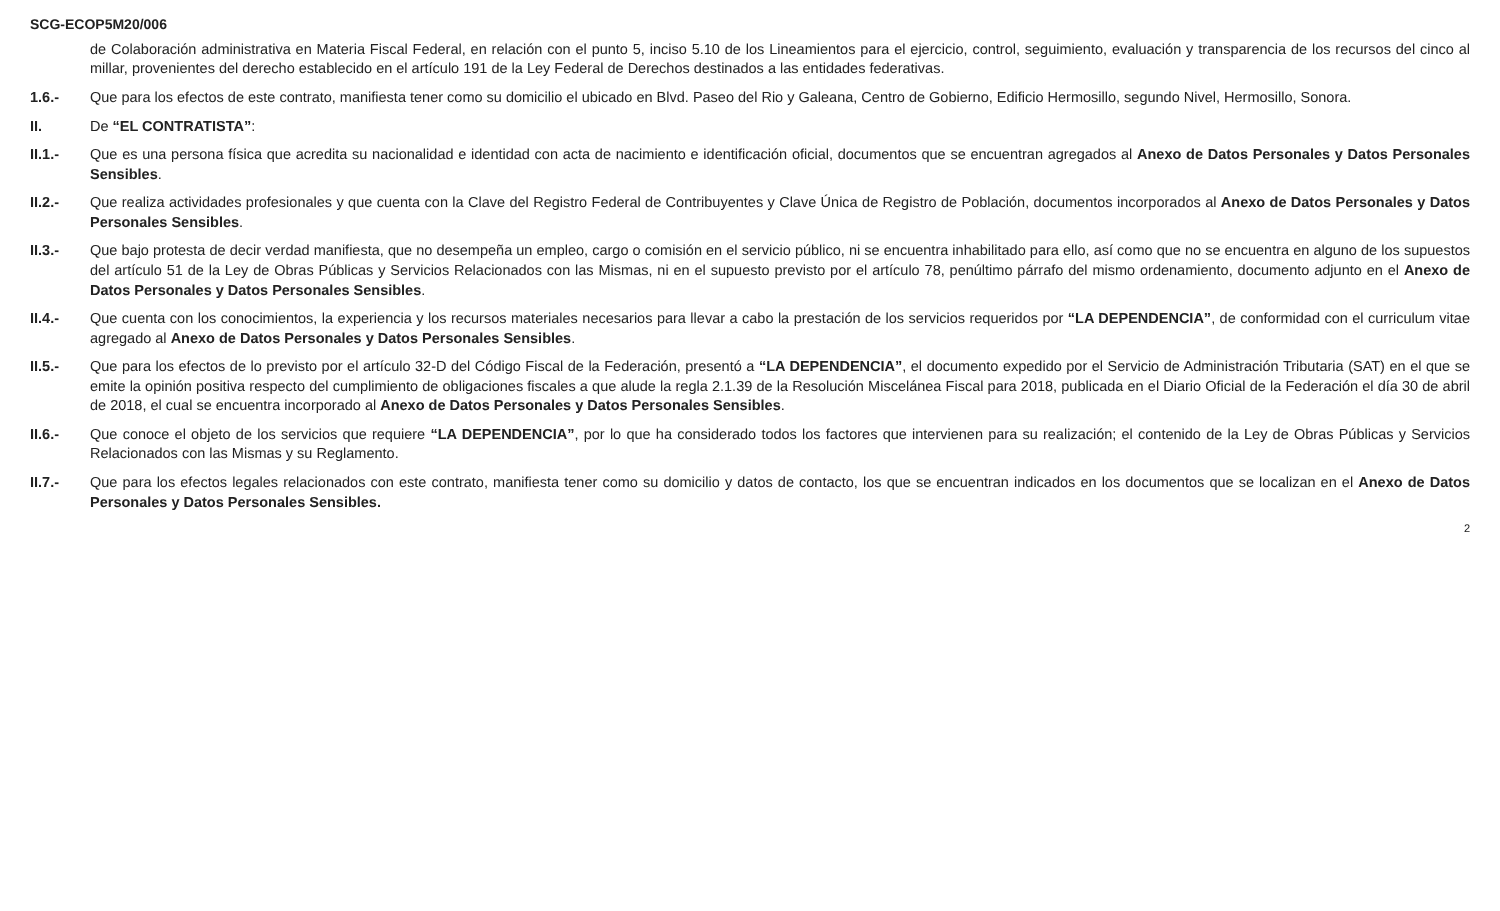SCG-ECOP5M20/006
de Colaboración administrativa en Materia Fiscal Federal, en relación con el punto 5, inciso 5.10 de los Lineamientos para el ejercicio, control, seguimiento, evaluación y transparencia de los recursos del cinco al millar, provenientes del derecho establecido en el artículo 191 de la Ley Federal de Derechos destinados a las entidades federativas.
1.6.- Que para los efectos de este contrato, manifiesta tener como su domicilio el ubicado en Blvd. Paseo del Rio y Galeana, Centro de Gobierno, Edificio Hermosillo, segundo Nivel, Hermosillo, Sonora.
II. De “EL CONTRATISTA”:
II.1.- Que es una persona física que acredita su nacionalidad e identidad con acta de nacimiento e identificación oficial, documentos que se encuentran agregados al Anexo de Datos Personales y Datos Personales Sensibles.
II.2.- Que realiza actividades profesionales y que cuenta con la Clave del Registro Federal de Contribuyentes y Clave Única de Registro de Población, documentos incorporados al Anexo de Datos Personales y Datos Personales Sensibles.
II.3.- Que bajo protesta de decir verdad manifiesta, que no desempeña un empleo, cargo o comisión en el servicio público, ni se encuentra inhabilitado para ello, así como que no se encuentra en alguno de los supuestos del artículo 51 de la Ley de Obras Públicas y Servicios Relacionados con las Mismas, ni en el supuesto previsto por el artículo 78, penúltimo párrafo del mismo ordenamiento, documento adjunto en el Anexo de Datos Personales y Datos Personales Sensibles.
II.4.- Que cuenta con los conocimientos, la experiencia y los recursos materiales necesarios para llevar a cabo la prestación de los servicios requeridos por “LA DEPENDENCIA”, de conformidad con el curriculum vitae agregado al Anexo de Datos Personales y Datos Personales Sensibles.
II.5.- Que para los efectos de lo previsto por el artículo 32-D del Código Fiscal de la Federación, presentó a “LA DEPENDENCIA”, el documento expedido por el Servicio de Administración Tributaria (SAT) en el que se emite la opinión positiva respecto del cumplimiento de obligaciones fiscales a que alude la regla 2.1.39 de la Resolución Miscelánea Fiscal para 2018, publicada en el Diario Oficial de la Federación el día 30 de abril de 2018, el cual se encuentra incorporado al Anexo de Datos Personales y Datos Personales Sensibles.
II.6.- Que conoce el objeto de los servicios que requiere “LA DEPENDENCIA”, por lo que ha considerado todos los factores que intervienen para su realización; el contenido de la Ley de Obras Públicas y Servicios Relacionados con las Mismas y su Reglamento.
II.7.- Que para los efectos legales relacionados con este contrato, manifiesta tener como su domicilio y datos de contacto, los que se encuentran indicados en los documentos que se localizan en el Anexo de Datos Personales y Datos Personales Sensibles.
2